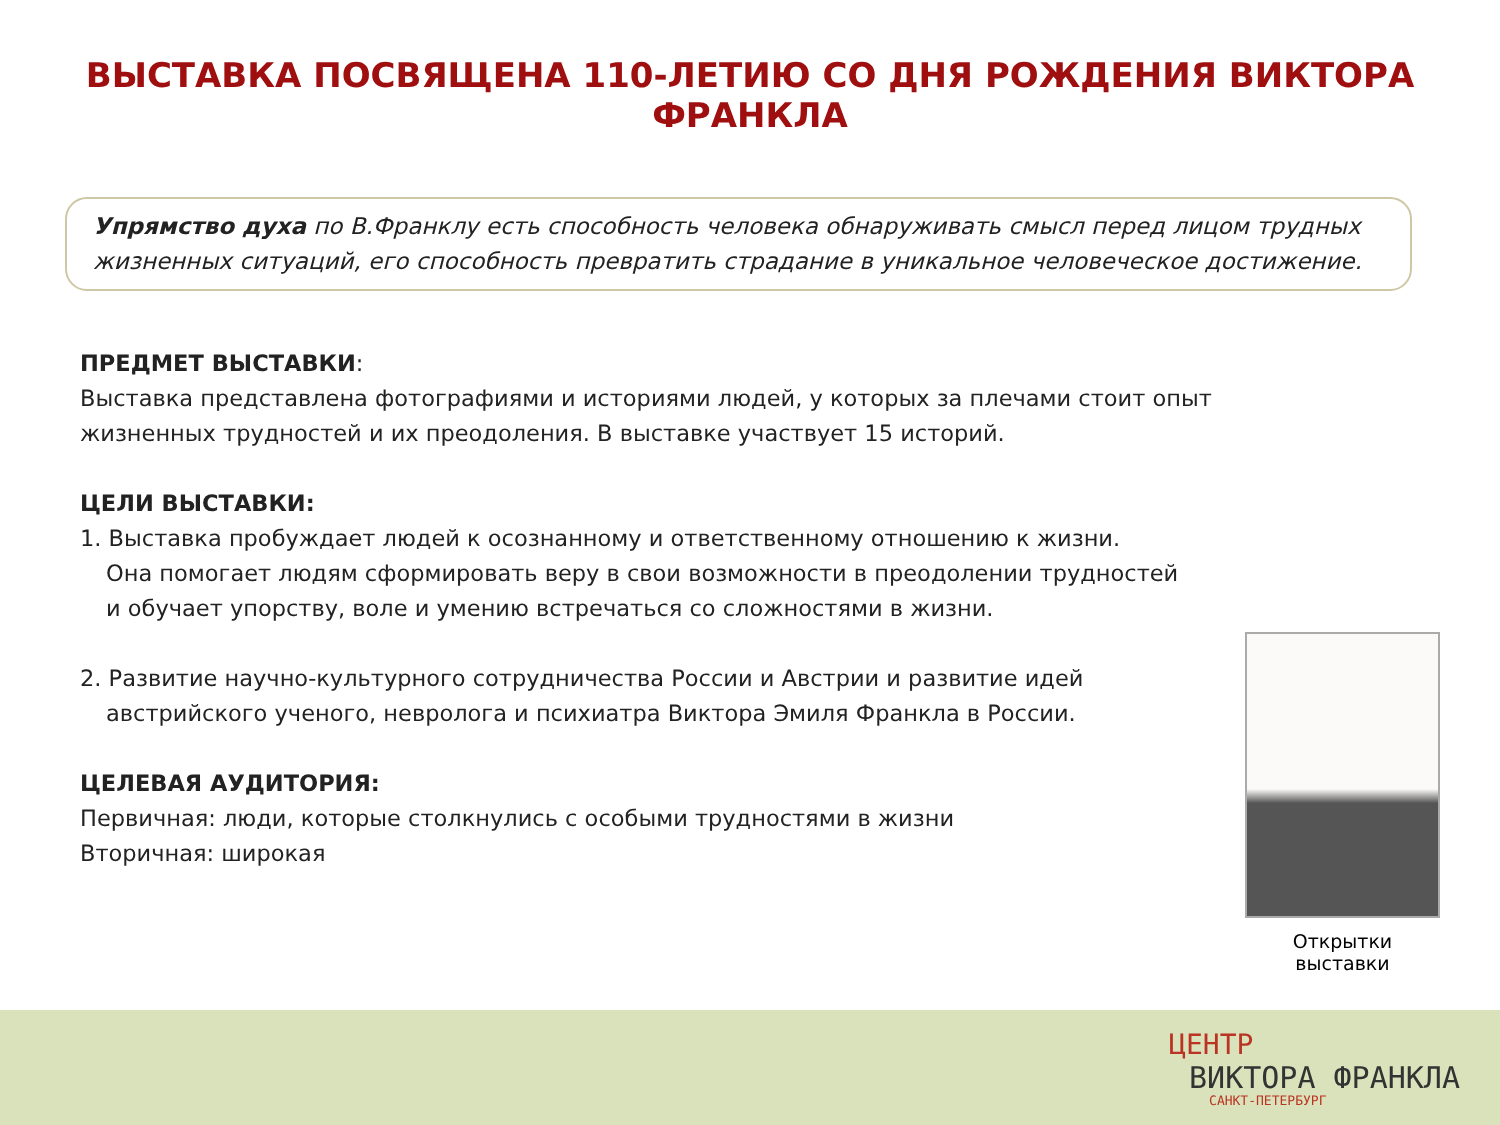ВЫСТАВКА ПОСВЯЩЕНА 110-ЛЕТИЮ СО ДНЯ РОЖДЕНИЯ ВИКТОРА ФРАНКЛА
Упрямство духа по В.Франклу есть способность человека обнаруживать смысл перед лицом трудных жизненных ситуаций, его способность превратить страдание в уникальное человеческое достижение.
ПРЕДМЕТ ВЫСТАВКИ:
Выставка представлена фотографиями и историями людей, у которых за плечами стоит опыт жизненных трудностей и их преодоления. В выставке участвует 15 историй.
ЦЕЛИ ВЫСТАВКИ:
1. Выставка пробуждает людей к осознанному и ответственному отношению к жизни.
Она помогает людям сформировать веру в свои возможности в преодолении трудностей
и обучает упорству, воле и умению встречаться со сложностями в жизни.
2. Развитие научно-культурного сотрудничества России и Австрии и развитие идей
австрийского ученого, невролога и психиатра Виктора Эмиля Франкла в России.
ЦЕЛЕВАЯ АУДИТОРИЯ:
Первичная: люди, которые столкнулись с особыми трудностями в жизни
Вторичная: широкая
Открытки выставки
ЦЕНТР
ВИКТОРА ФРАНКЛА
САНКТ-ПЕТЕРБУРГ